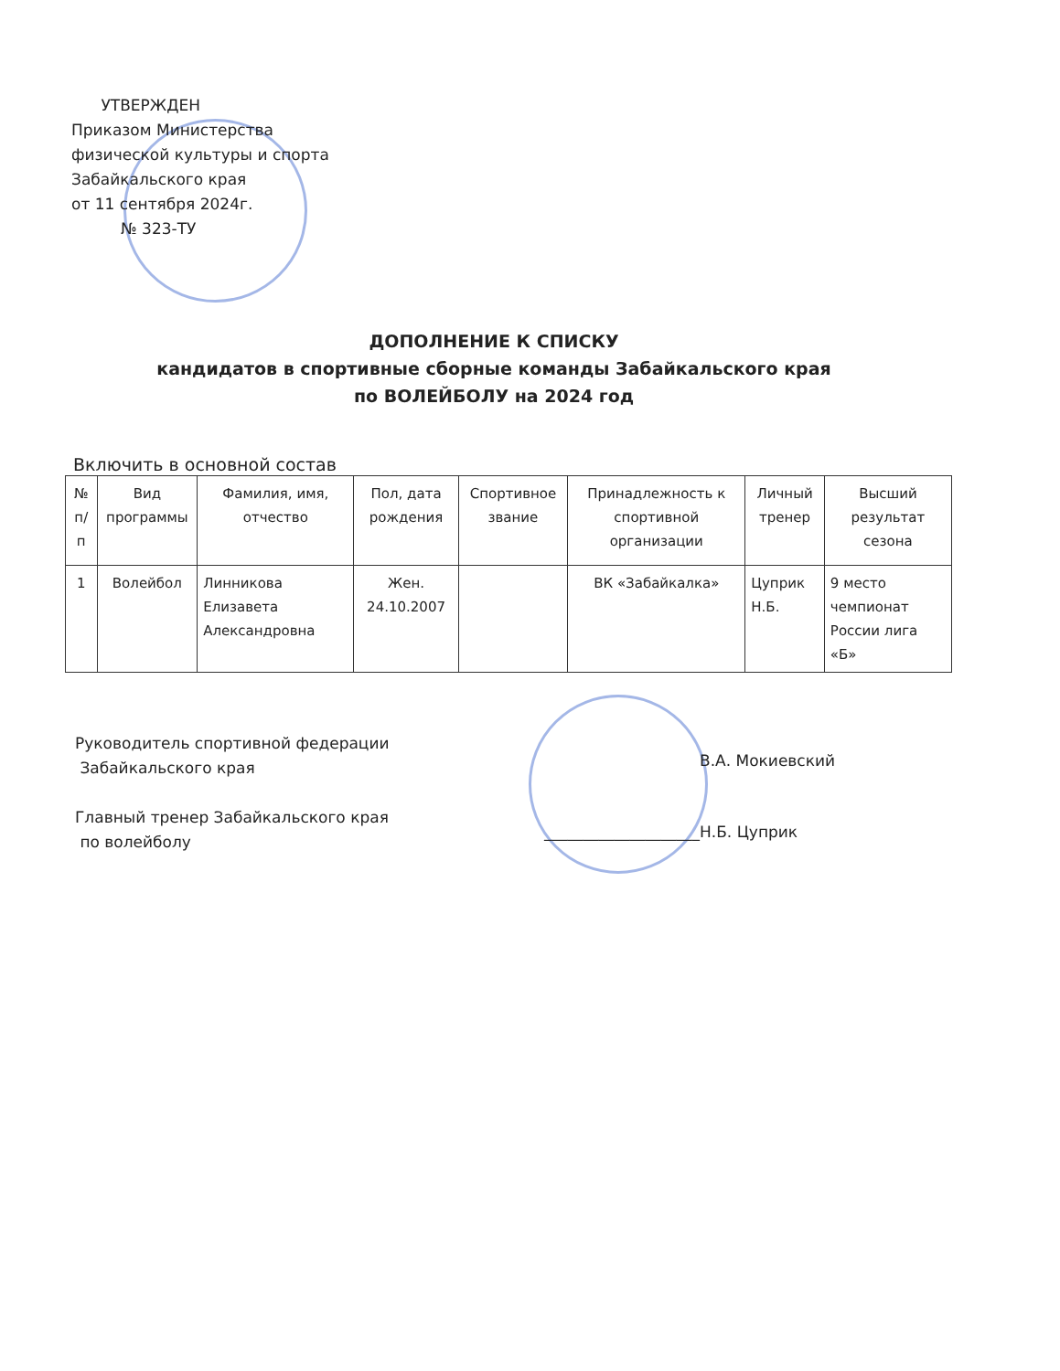УТВЕРЖДЕН
Приказом Министерства
физической культуры и спорта
Забайкальского края
от 11 сентября 2024г.
№ 323-ТУ
ДОПОЛНЕНИЕ К СПИСКУ
кандидатов в спортивные сборные команды Забайкальского края
по ВОЛЕЙБОЛУ на 2024 год
Включить в основной состав
| № п/п | Вид программы | Фамилия, имя, отчество | Пол, дата рождения | Спортивное звание | Принадлежность к спортивной организации | Личный тренер | Высший результат сезона |
| --- | --- | --- | --- | --- | --- | --- | --- |
| 1 | Волейбол | Линникова Елизавета Александровна | Жен. 24.10.2007 | | ВК «Забайкалка» | Цуприк Н.Б. | 9 место чемпионат России лига «Б» |
Руководитель спортивной федерации
Забайкальского края
Главный тренер Забайкальского края
по волейболу
В.А. Мокиевский
____________________Н.Б. Цуприк